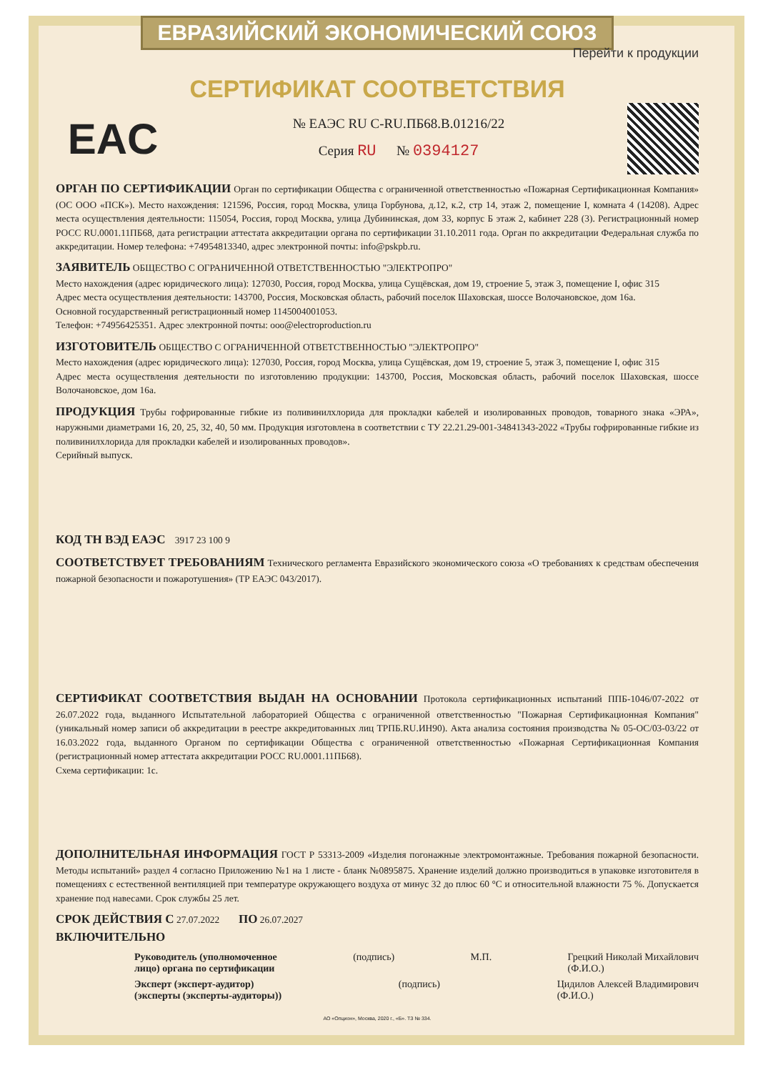ЕВРАЗИЙСКИЙ ЭКОНОМИЧЕСКИЙ СОЮЗ
Перейти к продукции
СЕРТИФИКАТ СООТВЕТСТВИЯ
EAC
№ ЕАЭС RU C-RU.ПБ68.В.01216/22
Серия RU № 0394127
ОРГАН ПО СЕРТИФИКАЦИИ Орган по сертификации Общества с ограниченной ответственностью «Пожарная Сертификационная Компания» (ОС ООО «ПСК»). Место нахождения: 121596, Россия, город Москва, улица Горбунова, д.12, к.2, стр 14, этаж 2, помещение I, комната 4 (14208). Адрес места осуществления деятельности: 115054, Россия, город Москва, улица Дубининская, дом 33, корпус Б этаж 2, кабинет 228 (3). Регистрационный номер РОСС RU.0001.11ПБ68, дата регистрации аттестата аккредитации органа по сертификации 31.10.2011 года. Орган по аккредитации Федеральная служба по аккредитации. Номер телефона: +74954813340, адрес электронной почты: info@pskpb.ru.
ЗАЯВИТЕЛЬ ОБЩЕСТВО С ОГРАНИЧЕННОЙ ОТВЕТСТВЕННОСТЬЮ "ЭЛЕКТРОПРО"
Место нахождения (адрес юридического лица): 127030, Россия, город Москва, улица Сущёвская, дом 19, строение 5, этаж 3, помещение I, офис 315
Адрес места осуществления деятельности: 143700, Россия, Московская область, рабочий поселок Шаховская, шоссе Волочановское, дом 16а.
Основной государственный регистрационный номер 1145004001053.
Телефон: +74956425351. Адрес электронной почты: ooo@electroproduction.ru
ИЗГОТОВИТЕЛЬ ОБЩЕСТВО С ОГРАНИЧЕННОЙ ОТВЕТСТВЕННОСТЬЮ "ЭЛЕКТРОПРО"
Место нахождения (адрес юридического лица): 127030, Россия, город Москва, улица Сущёвская, дом 19, строение 5, этаж 3, помещение I, офис 315
Адрес места осуществления деятельности по изготовлению продукции: 143700, Россия, Московская область, рабочий поселок Шаховская, шоссе Волочановское, дом 16а.
ПРОДУКЦИЯ Трубы гофрированные гибкие из поливинилхлорида для прокладки кабелей и изолированных проводов, товарного знака «ЭРА», наружными диаметрами 16, 20, 25, 32, 40, 50 мм. Продукция изготовлена в соответствии с ТУ 22.21.29-001-34841343-2022 «Трубы гофрированные гибкие из поливинилхлорида для прокладки кабелей и изолированных проводов».
Серийный выпуск.
КОД ТН ВЭД ЕАЭС 3917 23 100 9
СООТВЕТСТВУЕТ ТРЕБОВАНИЯМ Технического регламента Евразийского экономического союза «О требованиях к средствам обеспечения пожарной безопасности и пожаротушения» (ТР ЕАЭС 043/2017).
СЕРТИФИКАТ СООТВЕТСТВИЯ ВЫДАН НА ОСНОВАНИИ Протокола сертификационных испытаний ППБ-1046/07-2022 от 26.07.2022 года, выданного Испытательной лабораторией Общества с ограниченной ответственностью "Пожарная Сертификационная Компания" (уникальный номер записи об аккредитации в реестре аккредитованных лиц ТРПБ.RU.ИН90). Акта анализа состояния производства № 05-ОС/03-03/22 от 16.03.2022 года, выданного Органом по сертификации Общества с ограниченной ответственностью «Пожарная Сертификационная Компания (регистрационный номер аттестата аккредитации РОСС RU.0001.11ПБ68).
Схема сертификации: 1с.
ДОПОЛНИТЕЛЬНАЯ ИНФОРМАЦИЯ ГОСТ Р 53313-2009 «Изделия погонажные электромонтажные. Требования пожарной безопасности. Методы испытаний» раздел 4 согласно Приложению №1 на 1 листе - бланк №0895875. Хранение изделий должно производиться в упаковке изготовителя в помещениях с естественной вентиляцией при температуре окружающего воздуха от минус 32 до плюс 60 °С и относительной влажности 75 %. Допускается хранение под навесами. Срок службы 25 лет.
СРОК ДЕЙСТВИЯ С 27.07.2022 ПО 26.07.2027
ВКЛЮЧИТЕЛЬНО
Руководитель (уполномоченное
лицо) органа по сертификации (подпись) М.П. Грецкий Николай Михайлович
(Ф.И.О.)
Эксперт (эксперт-аудитор)
(эксперты (эксперты-аудиторы)) (подпись) Цидилов Алексей Владимирович
(Ф.И.О.)
АО «Опцион», Москва, 2020 г., «Б». ТЗ № 334.